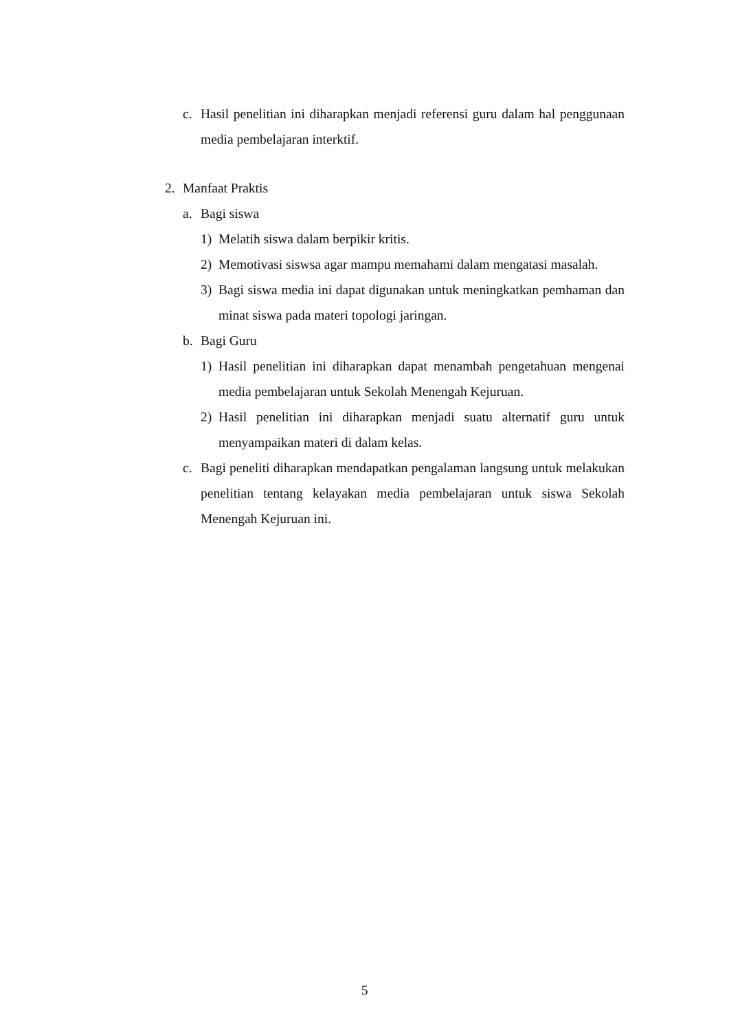c. Hasil penelitian ini diharapkan menjadi referensi guru dalam hal penggunaan media pembelajaran interktif.
2. Manfaat Praktis
a. Bagi siswa
1) Melatih siswa dalam berpikir kritis.
2) Memotivasi siswsa agar mampu memahami dalam mengatasi masalah.
3) Bagi siswa media ini dapat digunakan untuk meningkatkan pemhaman dan minat siswa pada materi topologi jaringan.
b. Bagi Guru
1) Hasil penelitian ini diharapkan dapat menambah pengetahuan mengenai media pembelajaran untuk Sekolah Menengah Kejuruan.
2) Hasil penelitian ini diharapkan menjadi suatu alternatif guru untuk menyampaikan materi di dalam kelas.
c. Bagi peneliti diharapkan mendapatkan pengalaman langsung untuk melakukan penelitian tentang kelayakan media pembelajaran untuk siswa Sekolah Menengah Kejuruan ini.
5